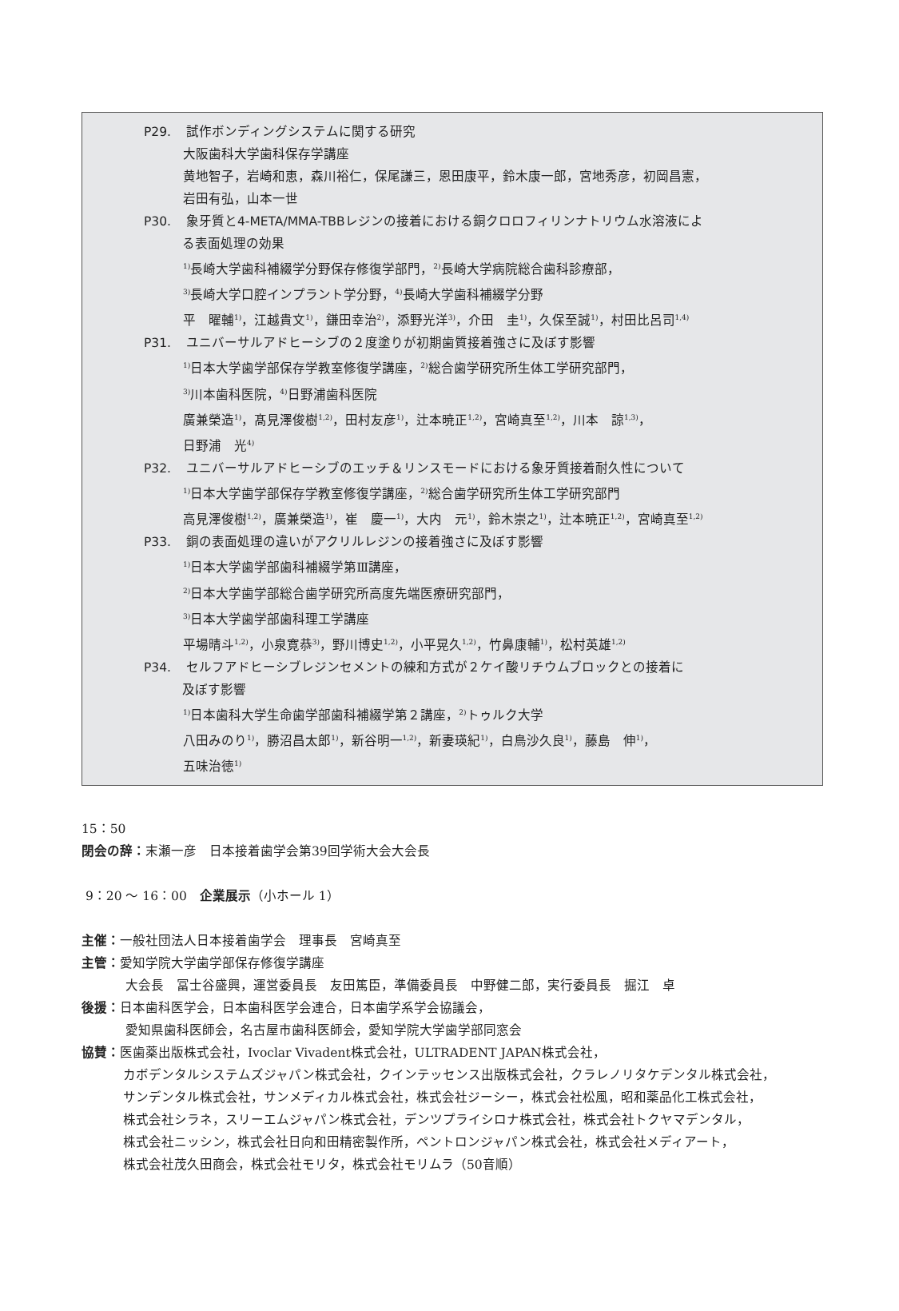P29. 試作ボンディングシステムに関する研究
大阪歯科大学歯科保存学講座
黄地智子，岩崎和恵，森川裕仁，保尾謙三，恩田康平，鈴木康一郎，宮地秀彦，初岡昌憲，
岩田有弘，山本一世
P30. 象牙質と4-META/MMA-TBBレジンの接着における銅クロロフィリンナトリウム水溶液によ
る表面処理の効果
<sup>1)</sup> 長崎大学歯科補綴学分野保存修復学部門，<sup>2)</sup>長崎大学病院総合歯科診療部，
<sup>3)</sup> 長崎大学口腔インプラント学分野，<sup>4)</sup>長崎大学歯科補綴学分野
平　曜輔<sup>1)</sup>，江越貴文<sup>1)</sup>，鎌田幸治<sup>2)</sup>，添野光洋<sup>3)</sup>，介田　圭<sup>1)</sup>，久保至誠<sup>1)</sup>，村田比呂司<sup>1,4)</sup>
P31. ユニバーサルアドヒーシブの２度塗りが初期歯質接着強さに及ぼす影響
<sup>1)</sup> 日本大学歯学部保存学教室修復学講座，<sup>2)</sup>総合歯学研究所生体工学研究部門，
<sup>3)</sup> 川本歯科医院，<sup>4)</sup>日野浦歯科医院
廣兼榮造<sup>1)</sup>，髙見澤俊樹<sup>1,2)</sup>，田村友彦<sup>1)</sup>，辻本暁正<sup>1,2)</sup>，宮崎真至<sup>1,2)</sup>，川本　諒<sup>1,3)</sup>，
日野浦　光<sup>4)</sup>
P32. ユニバーサルアドヒーシブのエッチ＆リンスモードにおける象牙質接着耐久性について
<sup>1)</sup> 日本大学歯学部保存学教室修復学講座，<sup>2)</sup>総合歯学研究所生体工学研究部門
高見澤俊樹<sup>1,2)</sup>，廣兼榮造<sup>1)</sup>，崔　慶一<sup>1)</sup>，大内　元<sup>1)</sup>，鈴木崇之<sup>1)</sup>，辻本暁正<sup>1,2)</sup>，宮崎真至<sup>1,2)</sup>
P33. 銅の表面処理の違いがアクリルレジンの接着強さに及ぼす影響
<sup>1)</sup> 日本大学歯学部歯科補綴学第Ⅲ講座，
<sup>2)</sup> 日本大学歯学部総合歯学研究所高度先端医療研究部門，
<sup>3)</sup> 日本大学歯学部歯科理工学講座
平場晴斗<sup>1,2)</sup>，小泉寛恭<sup>3)</sup>，野川博史<sup>1,2)</sup>，小平晃久<sup>1,2)</sup>，竹鼻康輔<sup>1)</sup>，松村英雄<sup>1,2)</sup>
P34. セルフアドヒーシブレジンセメントの練和方式が２ケイ酸リチウムブロックとの接着に
及ぼす影響
<sup>1)</sup> 日本歯科大学生命歯学部歯科補綴学第２講座，<sup>2)</sup>トゥルク大学
八田みのり<sup>1)</sup>，勝沼昌太郎<sup>1)</sup>，新谷明一<sup>1,2)</sup>，新妻瑛紀<sup>1)</sup>，白鳥沙久良<sup>1)</sup>，藤島　伸<sup>1)</sup>，
五味治徳<sup>1)</sup>
15：50
閉会の辞：末瀬一彦　日本接着歯学会第39回学術大会大会長
9：20 ～ 16：00　企業展示（小ホール 1）
主催：一般社団法人日本接着歯学会　理事長　宮崎真至
主管：愛知学院大学歯学部保存修復学講座
大会長　冨士谷盛興，運営委員長　友田篤臣，準備委員長　中野健二郎，実行委員長　掘江　卓
後援：日本歯科医学会，日本歯科医学会連合，日本歯学系学会協議会，
愛知県歯科医師会，名古屋市歯科医師会，愛知学院大学歯学部同窓会
協賛：医歯薬出版株式会社，Ivoclar Vivadent株式会社，ULTRADENT JAPAN株式会社，
カボデンタルシステムズジャパン株式会社，クインテッセンス出版株式会社，クラレノリタケデンタル株式会社，
サンデンタル株式会社，サンメディカル株式会社，株式会社ジーシー，株式会社松風，昭和薬品化工株式会社，
株式会社シラネ，スリーエムジャパン株式会社，デンツプライシロナ株式会社，株式会社トクヤマデンタル，
株式会社ニッシン，株式会社日向和田精密製作所，ペントロンジャパン株式会社，株式会社メディアート，
株式会社茂久田商会，株式会社モリタ，株式会社モリムラ（50音順）